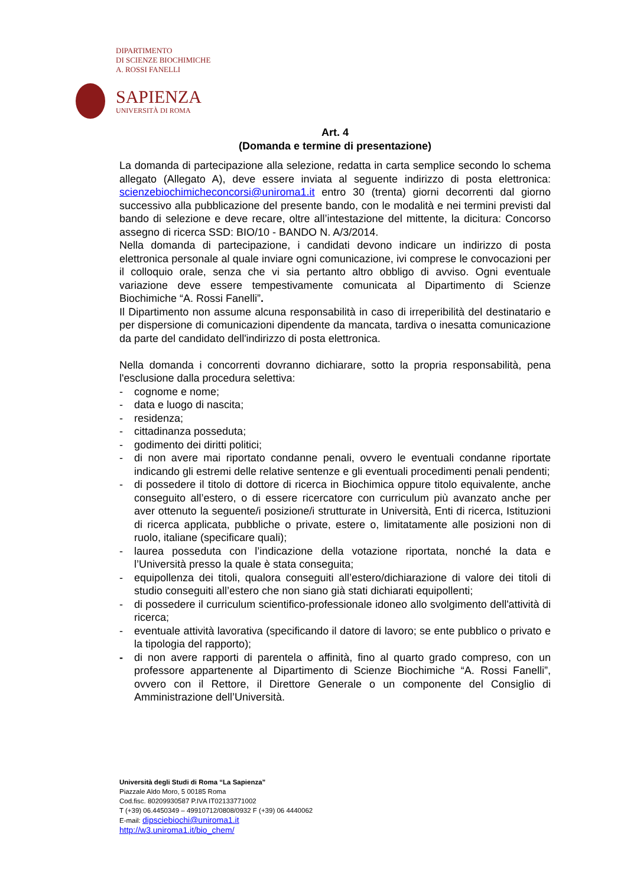DIPARTIMENTO
DI SCIENZE BIOCHIMICHE
A. ROSSI FANELLI
SAPIENZA
UNIVERSITÀ DI ROMA
Art. 4
(Domanda e termine di presentazione)
La domanda di partecipazione alla selezione, redatta in carta semplice secondo lo schema allegato (Allegato A), deve essere inviata al seguente indirizzo di posta elettronica: scienzebiochimicheconcorsi@uniroma1.it entro 30 (trenta) giorni decorrenti dal giorno successivo alla pubblicazione del presente bando, con le modalità e nei termini previsti dal bando di selezione e deve recare, oltre all’intestazione del mittente, la dicitura: Concorso assegno di ricerca SSD: BIO/10 - BANDO N. A/3/2014.
Nella domanda di partecipazione, i candidati devono indicare un indirizzo di posta elettronica personale al quale inviare ogni comunicazione, ivi comprese le convocazioni per il colloquio orale, senza che vi sia pertanto altro obbligo di avviso. Ogni eventuale variazione deve essere tempestivamente comunicata al Dipartimento di Scienze Biochimiche “A. Rossi Fanelli”.
Il Dipartimento non assume alcuna responsabilità in caso di irreperibilità del destinatario e per dispersione di comunicazioni dipendente da mancata, tardiva o inesatta comunicazione da parte del candidato dell'indirizzo di posta elettronica.
Nella domanda i concorrenti dovranno dichiarare, sotto la propria responsabilità, pena l'esclusione dalla procedura selettiva:
- cognome e nome;
- data e luogo di nascita;
- residenza;
- cittadinanza posseduta;
- godimento dei diritti politici;
- di non avere mai riportato condanne penali, ovvero le eventuali condanne riportate indicando gli estremi delle relative sentenze e gli eventuali procedimenti penali pendenti;
- di possedere il titolo di dottore di ricerca in Biochimica oppure titolo equivalente, anche conseguito all’estero, o di essere ricercatore con curriculum più avanzato anche per aver ottenuto la seguente/i posizione/i strutturate in Università, Enti di ricerca, Istituzioni di ricerca applicata, pubbliche o private, estere o, limitatamente alle posizioni non di ruolo, italiane (specificare quali);
- laurea posseduta con l’indicazione della votazione riportata, nonché la data e l’Università presso la quale è stata conseguita;
- equipollenza dei titoli, qualora conseguiti all’estero/dichiarazione di valore dei titoli di studio conseguiti all’estero che non siano già stati dichiarati equipollenti;
- di possedere il curriculum scientifico-professionale idoneo allo svolgimento dell'attività di ricerca;
- eventuale attività lavorativa (specificando il datore di lavoro; se ente pubblico o privato e la tipologia del rapporto);
- di non avere rapporti di parentela o affinità, fino al quarto grado compreso, con un professore appartenente al Dipartimento di Scienze Biochimiche “A. Rossi Fanelli”, ovvero con il Rettore, il Direttore Generale o un componente del Consiglio di Amministrazione dell’Università.
Università degli Studi di Roma “La Sapienza”
Piazzale Aldo Moro, 5 00185 Roma
Cod.fisc. 80209930587 P.IVA IT02133771002
T (+39) 06.4450349 – 49910712/0808/0932 F (+39) 06 4440062
E-mail: dipsciebiochi@uniroma1.it
http://w3.uniroma1.it/bio_chem/